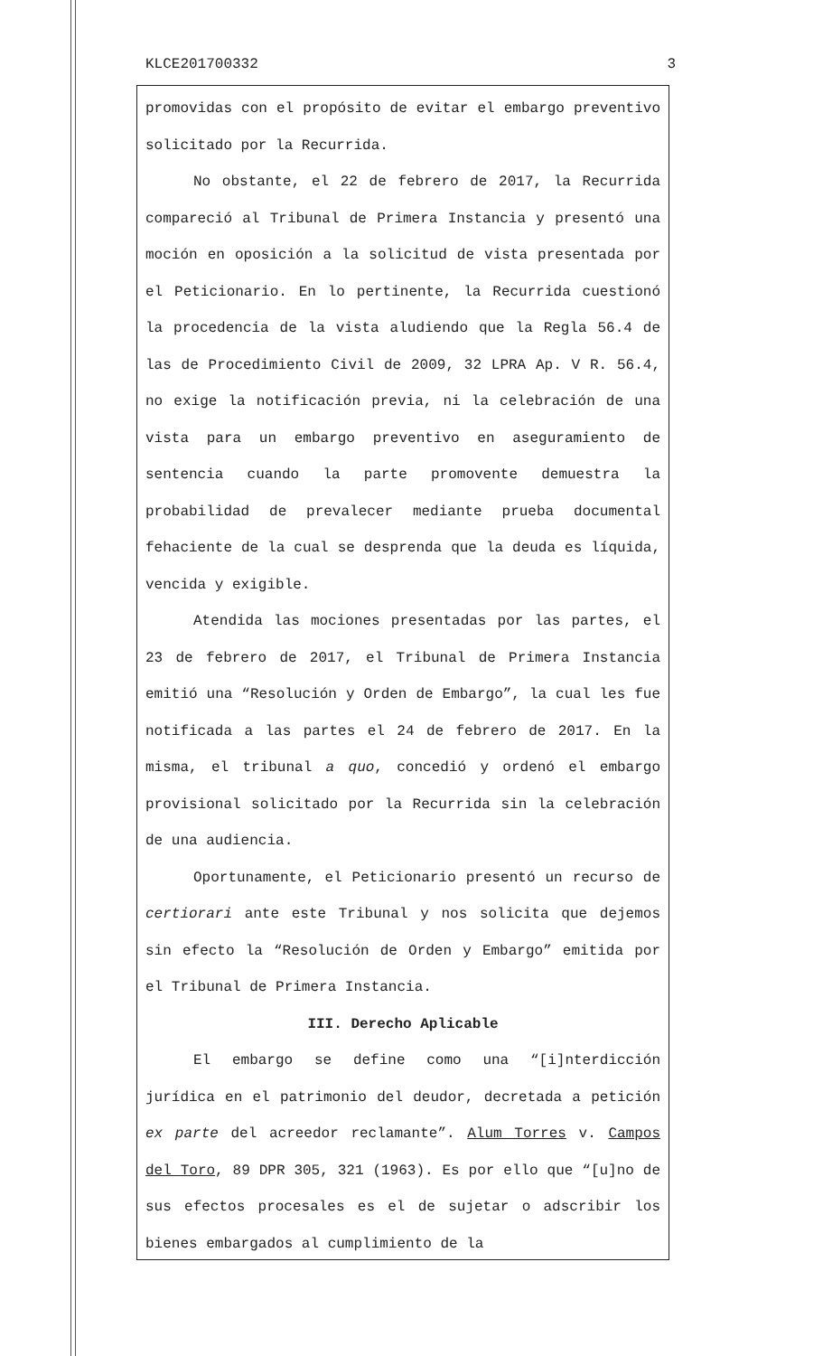KLCE201700332 3
promovidas con el propósito de evitar el embargo preventivo solicitado por la Recurrida.
No obstante, el 22 de febrero de 2017, la Recurrida compareció al Tribunal de Primera Instancia y presentó una moción en oposición a la solicitud de vista presentada por el Peticionario. En lo pertinente, la Recurrida cuestionó la procedencia de la vista aludiendo que la Regla 56.4 de las de Procedimiento Civil de 2009, 32 LPRA Ap. V R. 56.4, no exige la notificación previa, ni la celebración de una vista para un embargo preventivo en aseguramiento de sentencia cuando la parte promovente demuestra la probabilidad de prevalecer mediante prueba documental fehaciente de la cual se desprenda que la deuda es líquida, vencida y exigible.
Atendida las mociones presentadas por las partes, el 23 de febrero de 2017, el Tribunal de Primera Instancia emitió una “Resolución y Orden de Embargo”, la cual les fue notificada a las partes el 24 de febrero de 2017. En la misma, el tribunal a quo, concedió y ordenó el embargo provisional solicitado por la Recurrida sin la celebración de una audiencia.
Oportunamente, el Peticionario presentó un recurso de certiorari ante este Tribunal y nos solicita que dejemos sin efecto la “Resolución de Orden y Embargo” emitida por el Tribunal de Primera Instancia.
III. Derecho Aplicable
El embargo se define como una “[i]nterdicción jurídica en el patrimonio del deudor, decretada a petición ex parte del acreedor reclamante”. Alum Torres v. Campos del Toro, 89 DPR 305, 321 (1963). Es por ello que “[u]no de sus efectos procesales es el de sujetar o adscribir los bienes embargados al cumplimiento de la